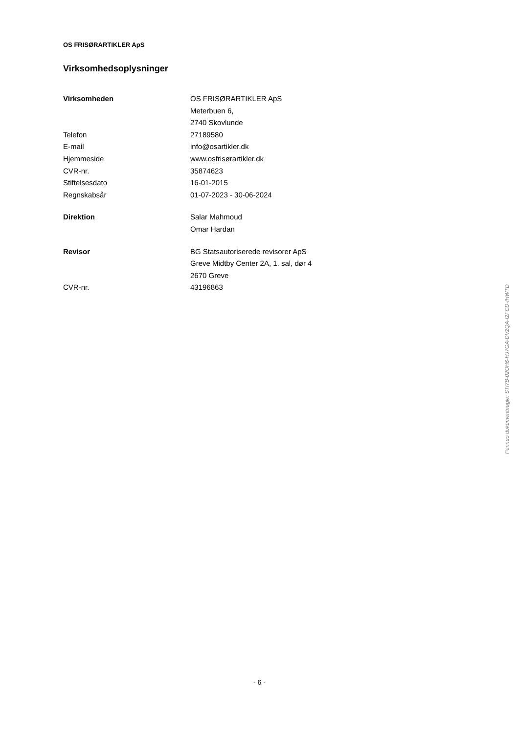OS FRISØRARTIKLER ApS
Virksomhedsoplysninger
| Virksomheden | OS FRISØRARTIKLER ApS |
| | Meterbuen 6, |
| | 2740 Skovlunde |
| Telefon | 27189580 |
| E-mail | info@osartikler.dk |
| Hjemmeside | www.osfrisørartikler.dk |
| CVR-nr. | 35874623 |
| Stiftelsesdato | 16-01-2015 |
| Regnskabsår | 01-07-2023 - 30-06-2024 |
| Direktion | Salar Mahmoud |
| | Omar Hardan |
| Revisor | BG Statsautoriserede revisorer ApS |
| | Greve Midtby Center 2A, 1. sal, dør 4 |
| | 2670 Greve |
| CVR-nr. | 43196863 |
Penneo dokumentnøgle: STI7B-02OH6-HJ7GA-DV2QA-I2FCD-IHWTD
- 6 -